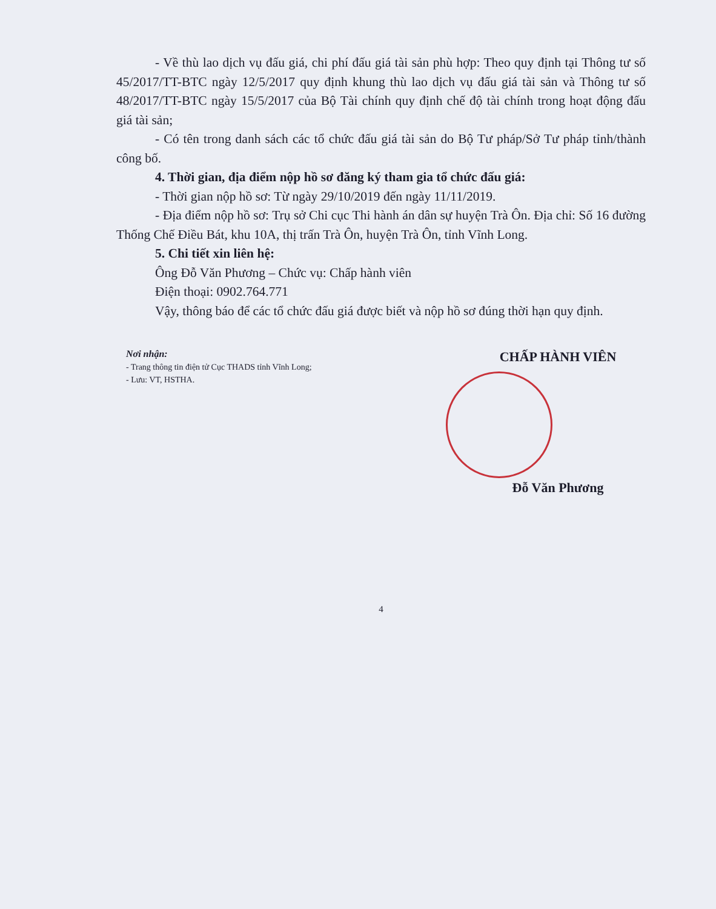- Về thù lao dịch vụ đấu giá, chi phí đấu giá tài sản phù hợp: Theo quy định tại Thông tư số 45/2017/TT-BTC ngày 12/5/2017 quy định khung thù lao dịch vụ đấu giá tài sản và Thông tư số 48/2017/TT-BTC ngày 15/5/2017 của Bộ Tài chính quy định chế độ tài chính trong hoạt động đấu giá tài sản;
- Có tên trong danh sách các tổ chức đấu giá tài sản do Bộ Tư pháp/Sở Tư pháp tỉnh/thành công bố.
4. Thời gian, địa điểm nộp hồ sơ đăng ký tham gia tổ chức đấu giá:
- Thời gian nộp hồ sơ: Từ ngày 29/10/2019 đến ngày 11/11/2019.
- Địa điểm nộp hồ sơ: Trụ sở Chi cục Thi hành án dân sự huyện Trà Ôn. Địa chỉ: Số 16 đường Thống Chế Điều Bát, khu 10A, thị trấn Trà Ôn, huyện Trà Ôn, tỉnh Vĩnh Long.
5. Chi tiết xin liên hệ:
Ông Đỗ Văn Phương – Chức vụ: Chấp hành viên
Điện thoại: 0902.764.771
Vậy, thông báo để các tổ chức đấu giá được biết và nộp hồ sơ đúng thời hạn quy định.
Nơi nhận:
- Trang thông tin điện tử Cục THADS tỉnh Vĩnh Long;
- Lưu: VT, HSTHA.
CHẤP HÀNH VIÊN
Đỗ Văn Phương
4